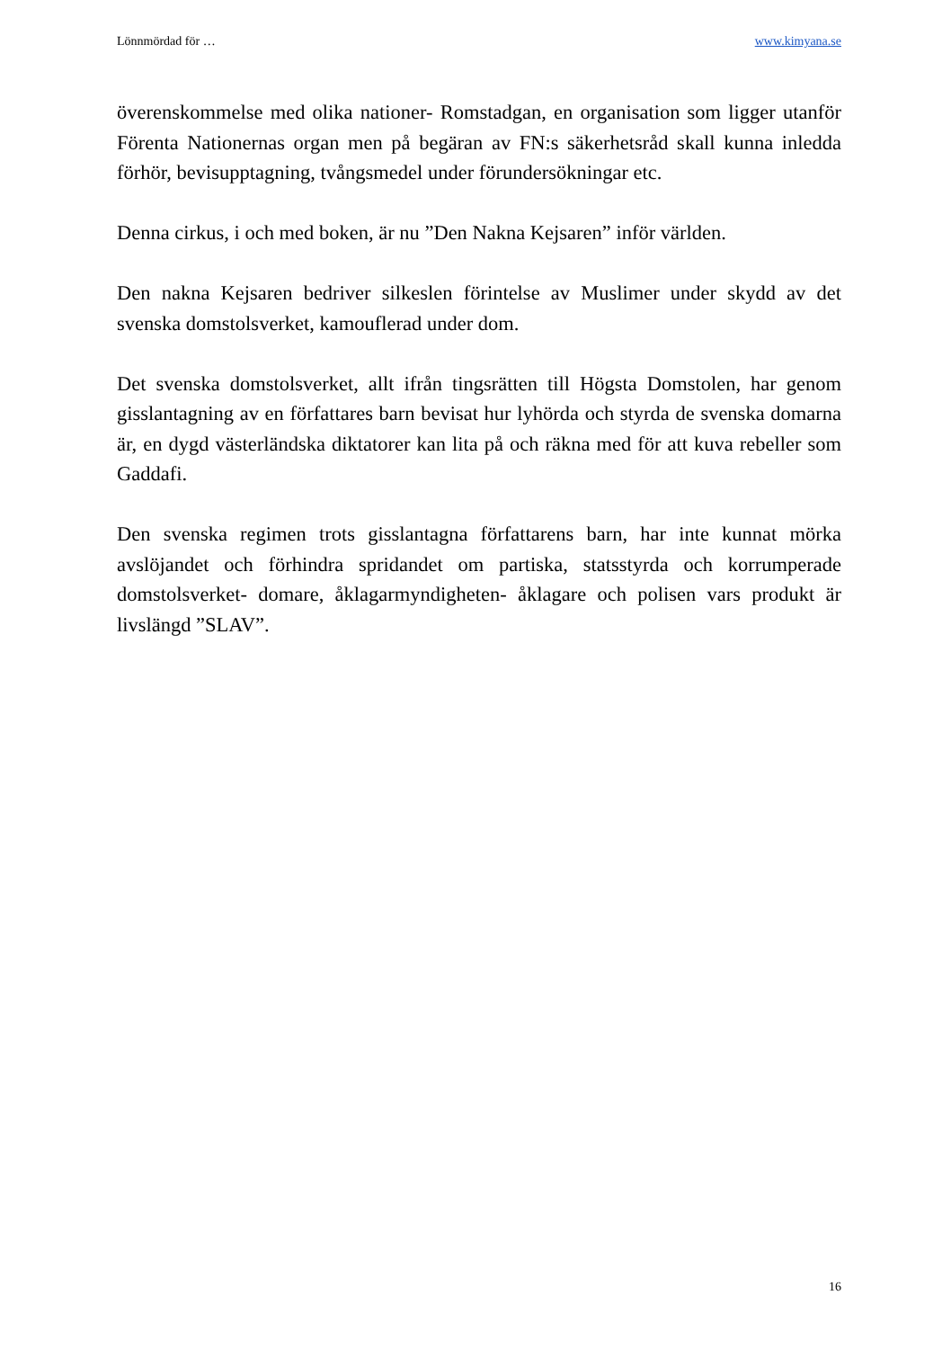Lönnmördad för … www.kimyana.se
överenskommelse med olika nationer- Romstadgan, en organisation som ligger utanför Förenta Nationernas organ men på begäran av FN:s säkerhetsråd skall kunna inledda förhör, bevisupptagning, tvångsmedel under förundersökningar etc.
Denna cirkus, i och med boken, är nu ”Den Nakna Kejsaren” inför världen.
Den nakna Kejsaren bedriver silkeslen förintelse av Muslimer under skydd av det svenska domstolsverket, kamouflerad under dom.
Det svenska domstolsverket, allt ifrån tingsrätten till Högsta Domstolen, har genom gisslantagning av en författares barn bevisat hur lyhörda och styrda de svenska domarna är, en dygd västerländska diktatorer kan lita på och räkna med för att kuva rebeller som Gaddafi.
Den svenska regimen trots gisslantagna författarens barn, har inte kunnat mörka avslöjandet och förhindra spridandet om partiska, statsstyrda och korrumperade domstolsverket- domare, åklagarmyndigheten- åklagare och polisen vars produkt är livslängd ”SLAV”.
16